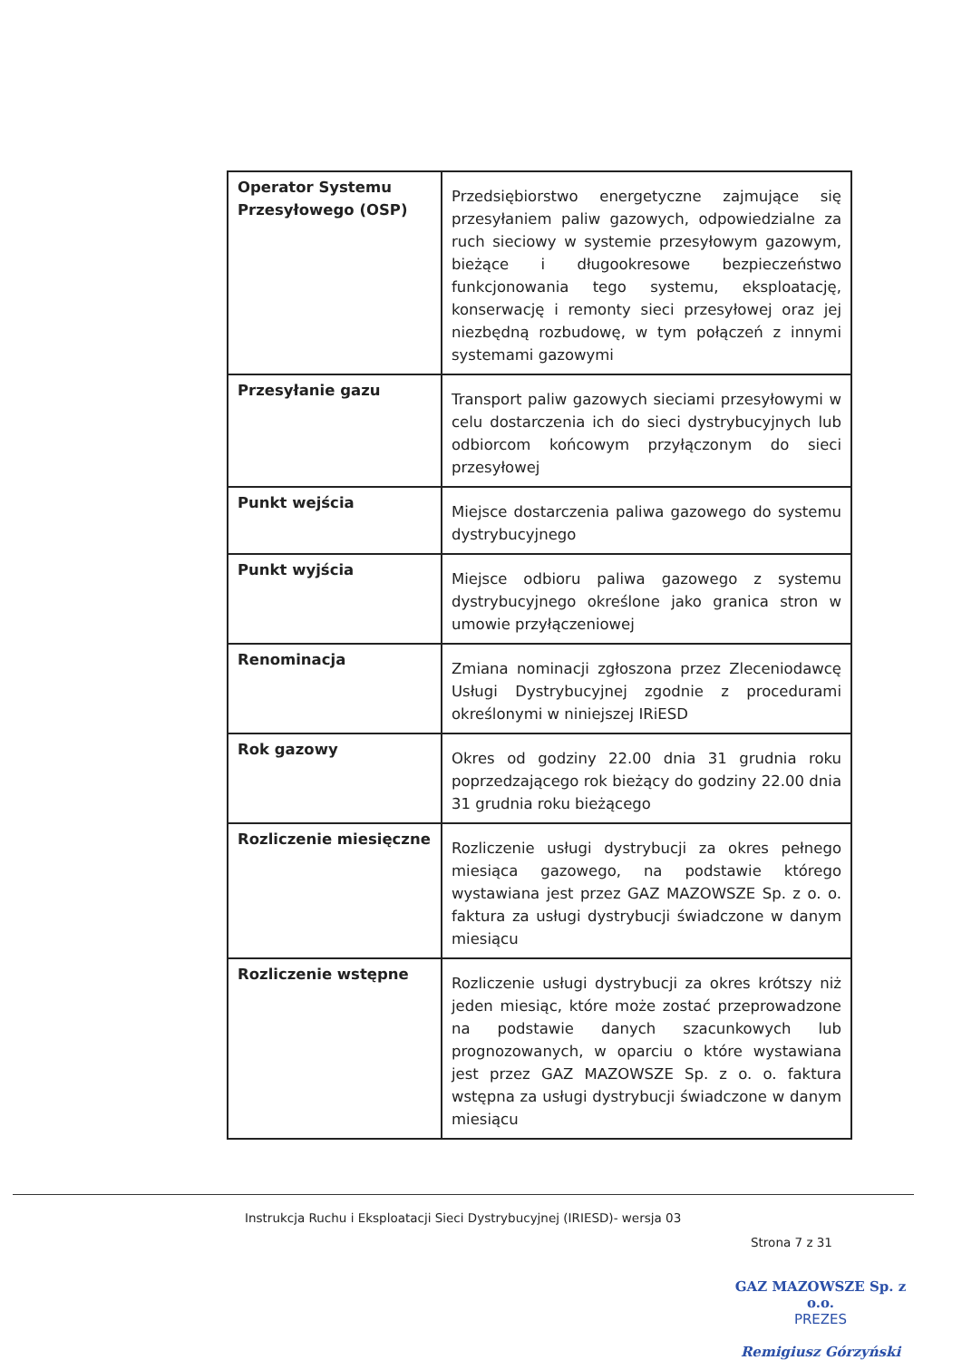| Operator Systemu Przesyłowego (OSP) | Przedsiębiorstwo energetyczne zajmujące się przesyłaniem paliw gazowych, odpowiedzialne za ruch sieciowy w systemie przesyłowym gazowym, bieżące i długookresowe bezpieczeństwo funkcjonowania tego systemu, eksploatację, konserwację i remonty sieci przesyłowej oraz jej niezbędną rozbudowę, w tym połączeń z innymi systemami gazowymi |
| Przesyłanie gazu | Transport paliw gazowych sieciami przesyłowymi w celu dostarczenia ich do sieci dystrybucyjnych lub odbiorcom końcowym przyłączonym do sieci przesyłowej |
| Punkt wejścia | Miejsce dostarczenia paliwa gazowego do systemu dystrybucyjnego |
| Punkt wyjścia | Miejsce odbioru paliwa gazowego z systemu dystrybucyjnego określone jako granica stron w umowie przyłączeniowej |
| Renominacja | Zmiana nominacji zgłoszona przez Zleceniodawcę Usługi Dystrybucyjnej zgodnie z procedurami określonymi w niniejszej IRiESD |
| Rok gazowy | Okres od godziny 22.00 dnia 31 grudnia roku poprzedzającego rok bieżący do godziny 22.00 dnia 31 grudnia roku bieżącego |
| Rozliczenie miesięczne | Rozliczenie usługi dystrybucji za okres pełnego miesiąca gazowego, na podstawie którego wystawiana jest przez GAZ MAZOWSZE Sp. z o. o. faktura za usługi dystrybucji świadczone w danym miesiącu |
| Rozliczenie wstępne | Rozliczenie usługi dystrybucji za okres krótszy niż jeden miesiąc, które może zostać przeprowadzone na podstawie danych szacunkowych lub prognozowanych, w oparciu o które wystawiana jest przez GAZ MAZOWSZE Sp. z o. o. faktura wstępna za usługi dystrybucji świadczone w danym miesiącu |
Instrukcja Ruchu i Eksploatacji Sieci Dystrybucyjnej (IRIESD)- wersja 03
Strona 7 z 31
GAZ MAZOWSZE Sp. z o.o.
PREZES
Remigiusz Górzyński